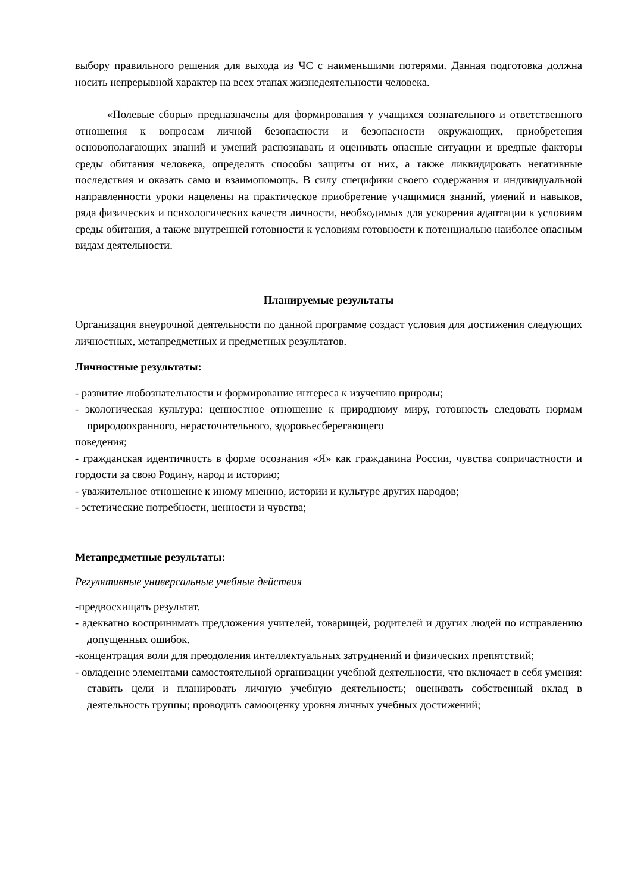выбору правильного решения для выхода из ЧС с наименьшими потерями. Данная подготовка должна носить непрерывной характер на всех этапах жизнедеятельности человека.
«Полевые сборы» предназначены для формирования у учащихся сознательного и ответственного отношения к вопросам личной безопасности и безопасности окружающих, приобретения основополагающих знаний и умений распознавать и оценивать опасные ситуации и вредные факторы среды обитания человека, определять способы защиты от них, а также ликвидировать негативные последствия и оказать само и взаимопомощь. В силу специфики своего содержания и индивидуальной направленности уроки нацелены на практическое приобретение учащимися знаний, умений и навыков, ряда физических и психологических качеств личности, необходимых для ускорения адаптации к условиям среды обитания, а также внутренней готовности к условиям готовности к потенциально наиболее опасным видам деятельности.
Планируемые результаты
Организация внеурочной деятельности по данной программе создаст условия для достижения следующих личностных, метапредметных и предметных результатов.
Личностные результаты:
- развитие любознательности и формирование интереса к изучению природы;
- экологическая культура: ценностное отношение к природному миру, готовность следовать нормам природоохранного, нерасточительного, здоровьесберегающего
поведения;
- гражданская идентичность в форме осознания «Я» как гражданина России, чувства сопричастности и гордости за свою Родину, народ и историю;
- уважительное отношение к иному мнению, истории и культуре других народов;
- эстетические потребности, ценности и чувства;
Метапредметные результаты:
Регулятивные универсальные учебные действия
-предвосхищать результат.
- адекватно воспринимать предложения учителей, товарищей, родителей и других людей по исправлению допущенных ошибок.
-концентрация воли для преодоления интеллектуальных затруднений и физических препятствий;
- овладение элементами самостоятельной организации учебной деятельности, что включает в себя умения: ставить цели и планировать личную учебную деятельность; оценивать собственный вклад в деятельность группы; проводить самооценку уровня личных учебных достижений;